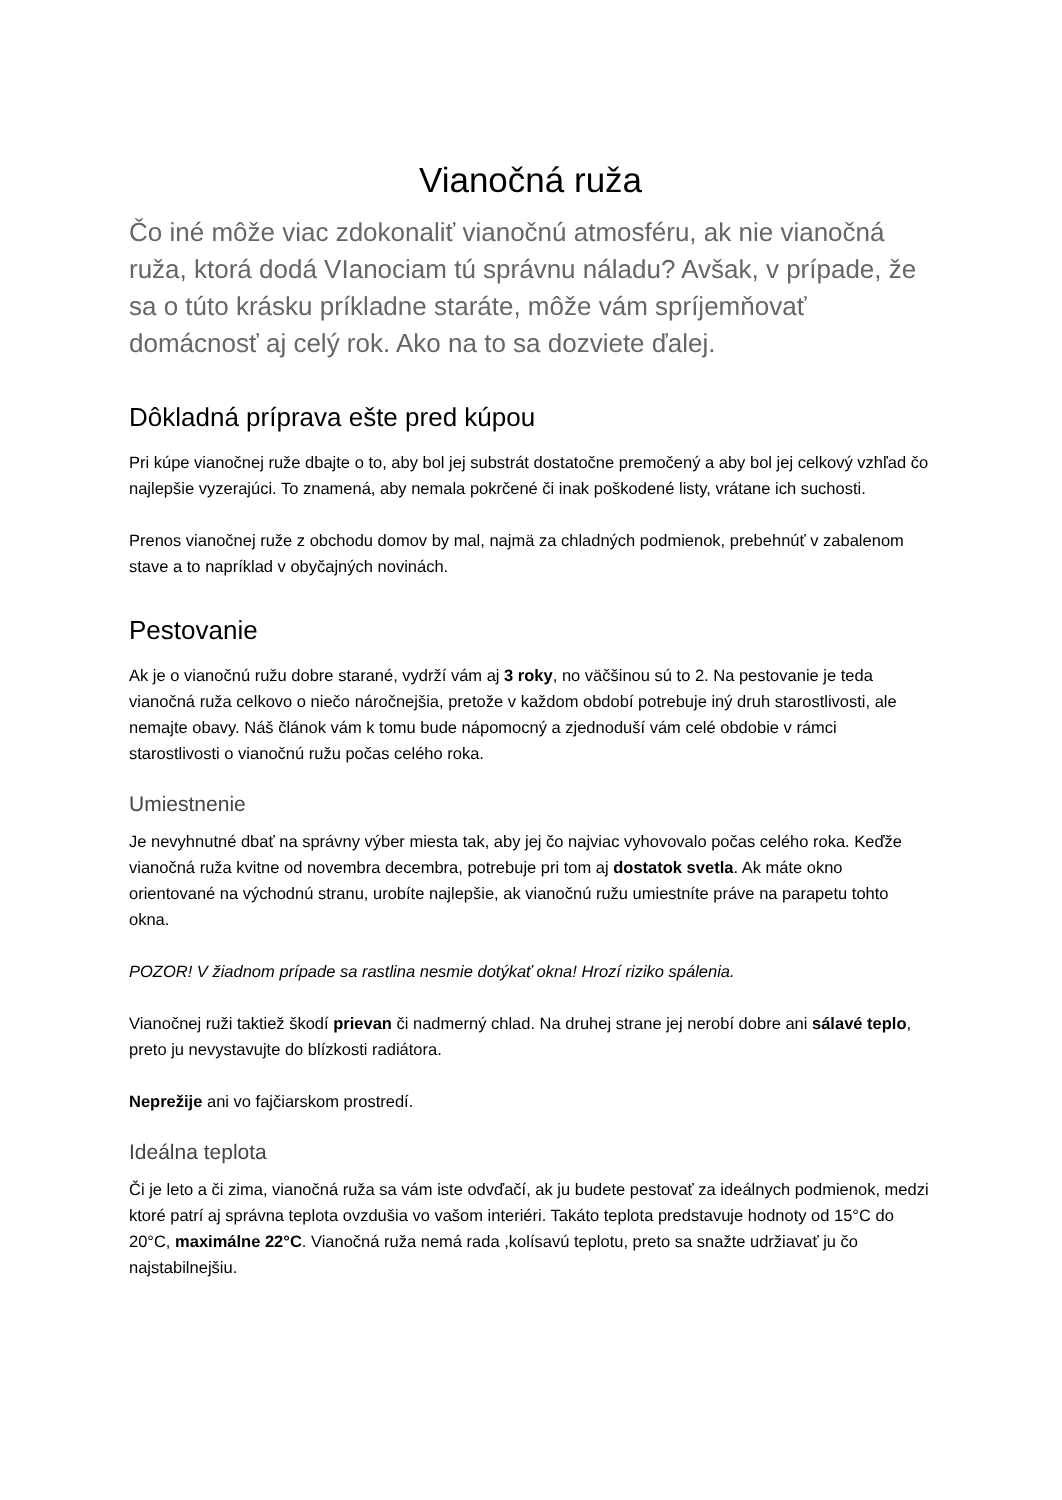Vianočná ruža
Čo iné môže viac zdokonaliť vianočnú atmosféru, ak nie vianočná ruža, ktorá dodá VIanociam tú správnu náladu? Avšak, v prípade, že sa o túto krásku príkladne staráte, môže vám spríjemňovať domácnosť aj celý rok. Ako na to sa dozviete ďalej.
Dôkladná príprava ešte pred kúpou
Pri kúpe vianočnej ruže dbajte o to, aby bol jej substrát dostatočne premočený a aby bol jej celkový vzhľad čo najlepšie vyzerajúci. To znamená, aby nemala pokrčené či inak poškodené listy, vrátane ich suchosti.
Prenos vianočnej ruže z obchodu domov by mal, najmä za chladných podmienok, prebehnúť v zabalenom stave a to napríklad v obyčajných novinách.
Pestovanie
Ak je o vianočnú ružu dobre starané, vydrží vám aj 3 roky, no väčšinou sú to 2. Na pestovanie je teda vianočná ruža celkovo o niečo náročnejšia, pretože v každom období potrebuje iný druh starostlivosti, ale nemajte obavy. Náš článok vám k tomu bude nápomocný a zjednoduší vám celé obdobie v rámci starostlivosti o vianočnú ružu počas celého roka.
Umiestnenie
Je nevyhnutné dbať na správny výber miesta tak, aby jej čo najviac vyhovovalo počas celého roka. Keďže vianočná ruža kvitne od novembra decembra, potrebuje pri tom aj dostatok svetla. Ak máte okno orientované na východnú stranu, urobíte najlepšie, ak vianočnú ružu umiestníte práve na parapetu tohto okna.
POZOR! V žiadnom prípade sa rastlina nesmie dotýkať okna! Hrozí riziko spálenia.
Vianočnej ruži taktiež škodí prievan či nadmerný chlad. Na druhej strane jej nerobí dobre ani sálavé teplo, preto ju nevystavujte do blízkosti radiátora.
Neprežije ani vo fajčiarskom prostredí.
Ideálna teplota
Či je leto a či zima, vianočná ruža sa vám iste odvďačí, ak ju budete pestovať za ideálnych podmienok, medzi ktoré patrí aj správna teplota ovzdušia vo vašom interiéri. Takáto teplota predstavuje hodnoty od 15°C do 20°C, maximálne 22°C. Vianočná ruža nemá rada ,kolísavú teplotu, preto sa snažte udržiavať ju čo najstabilnejšiu.